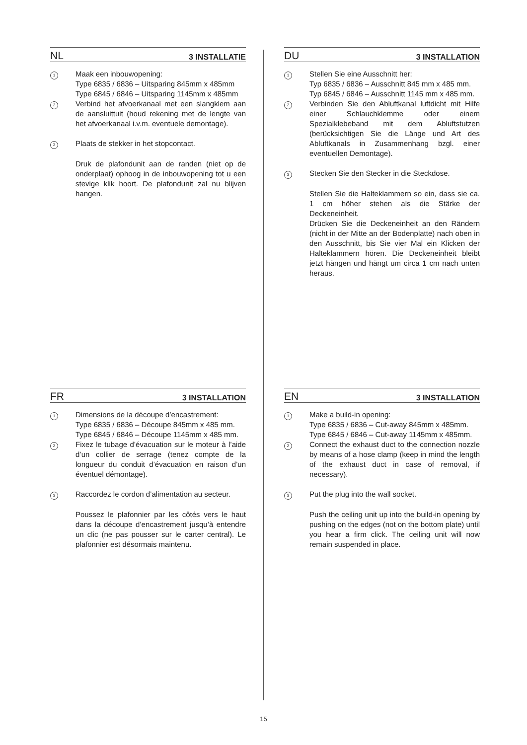NL 3 INSTALLATIE
1
Maak een inbouwopening:
Type 6835 / 6836 – Uitsparing 845mm x 485mm
Type 6845 / 6846 – Uitsparing 1145mm x 485mm
2
Verbind het afvoerkanaal met een slangklem aan de aansluittuit (houd rekening met de lengte van het afvoerkanaal i.v.m. eventuele demontage).
3
Plaats de stekker in het stopcontact.
Druk de plafondunit aan de randen (niet op de onderplaat) ophoog in de inbouwopening tot u een stevige klik hoort. De plafondunit zal nu blijven hangen.
DU 3 INSTALLATION
1
Stellen Sie eine Ausschnitt her:
Typ 6835 / 6836 – Ausschnitt 845 mm x 485 mm.
Typ 6845 / 6846 – Ausschnitt 1145 mm x 485 mm.
2
Verbinden Sie den Abluftkanal luftdicht mit Hilfe einer Schlauchklemme oder einem Spezialklebeband mit dem Abluftstutzen (berücksichtigen Sie die Länge und Art des Abluftkanals in Zusammenhang bzgl. einer eventuellen Demontage).
3
Stecken Sie den Stecker in die Steckdose.
Stellen Sie die Halteklammern so ein, dass sie ca. 1 cm höher stehen als die Stärke der Deckeneinheit.
Drücken Sie die Deckeneinheit an den Rändern (nicht in der Mitte an der Bodenplatte) nach oben in den Ausschnitt, bis Sie vier Mal ein Klicken der Halteklammern hören. Die Deckeneinheit bleibt jetzt hängen und hängt um circa 1 cm nach unten heraus.
FR 3 INSTALLATION
1
Dimensions de la découpe d’encastrement:
Type 6835 / 6836 – Découpe 845mm x 485 mm.
Type 6845 / 6846 – Découpe 1145mm x 485 mm.
2
Fixez le tubage d’évacuation sur le moteur à l’aide d’un collier de serrage (tenez compte de la longueur du conduit d’évacuation en raison d’un éventuel démontage).
3
Raccordez le cordon d’alimentation au secteur.
Poussez le plafonnier par les côtés vers le haut dans la découpe d’encastrement jusqu’à entendre un clic (ne pas pousser sur le carter central). Le plafonnier est désormais maintenu.
EN 3 INSTALLATION
1
Make a build-in opening:
Type 6835 / 6836 – Cut-away 845mm x 485mm.
Type 6845 / 6846 – Cut-away 1145mm x 485mm.
2
Connect the exhaust duct to the connection nozzle by means of a hose clamp (keep in mind the length of the exhaust duct in case of removal, if necessary).
3
Put the plug into the wall socket.
Push the ceiling unit up into the build-in opening by pushing on the edges (not on the bottom plate) until you hear a firm click. The ceiling unit will now remain suspended in place.
15